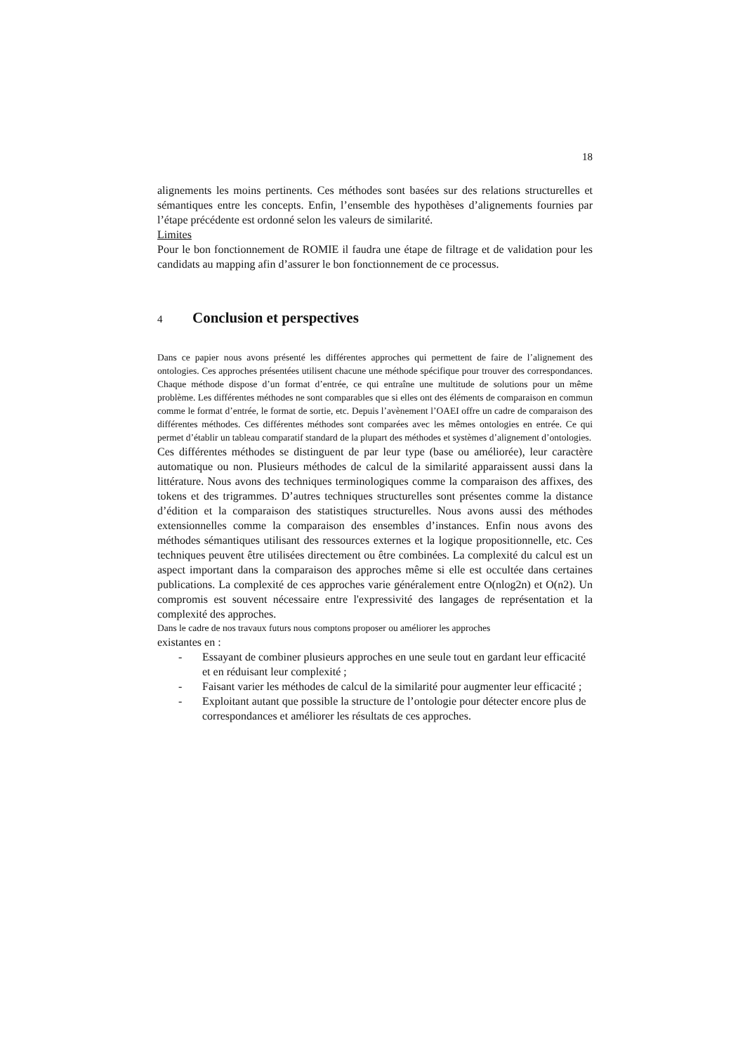18
alignements les moins pertinents. Ces méthodes sont basées sur des relations structurelles et sémantiques entre les concepts. Enfin, l’ensemble des hypothèses d’alignements fournies par l’étape précédente est ordonné selon les valeurs de similarité.
Limites
Pour le bon fonctionnement de ROMIE il faudra une étape de filtrage et de validation pour les candidats au mapping afin d’assurer le bon fonctionnement de ce processus.
4 Conclusion et perspectives
Dans ce papier nous avons présenté les différentes approches qui permettent de faire de l’alignement des ontologies. Ces approches présentées utilisent chacune une méthode spécifique pour trouver des correspondances. Chaque méthode dispose d’un format d’entrée, ce qui entraîne une multitude de solutions pour un même problème. Les différentes méthodes ne sont comparables que si elles ont des éléments de comparaison en commun comme le format d’entrée, le format de sortie, etc. Depuis l’avènement l’OAEI offre un cadre de comparaison des différentes méthodes. Ces différentes méthodes sont comparées avec les mêmes ontologies en entrée. Ce qui permet d’établir un tableau comparatif standard de la plupart des méthodes et systèmes d’alignement d’ontologies.
Ces différentes méthodes se distinguent de par leur type (base ou améliorée), leur caractère automatique ou non. Plusieurs méthodes de calcul de la similarité apparaissent aussi dans la littérature. Nous avons des techniques terminologiques comme la comparaison des affixes, des tokens et des trigrammes. D’autres techniques structurelles sont présentes comme la distance d’édition et la comparaison des statistiques structurelles. Nous avons aussi des méthodes extensionnelles comme la comparaison des ensembles d’instances. Enfin nous avons des méthodes sémantiques utilisant des ressources externes et la logique propositionnelle, etc. Ces techniques peuvent être utilisées directement ou être combinées. La complexité du calcul est un aspect important dans la comparaison des approches même si elle est occultée dans certaines publications. La complexité de ces approches varie généralement entre O(nlog2n) et O(n2). Un compromis est souvent nécessaire entre l'expressivité des langages de représentation et la complexité des approches.
Dans le cadre de nos travaux futurs nous comptons proposer ou améliorer les approches
existantes en :
- Essayant de combiner plusieurs approches en une seule tout en gardant leur efficacité et en réduisant leur complexité ;
- Faisant varier les méthodes de calcul de la similarité pour augmenter leur efficacité ;
- Exploitant autant que possible la structure de l’ontologie pour détecter encore plus de correspondances et améliorer les résultats de ces approches.